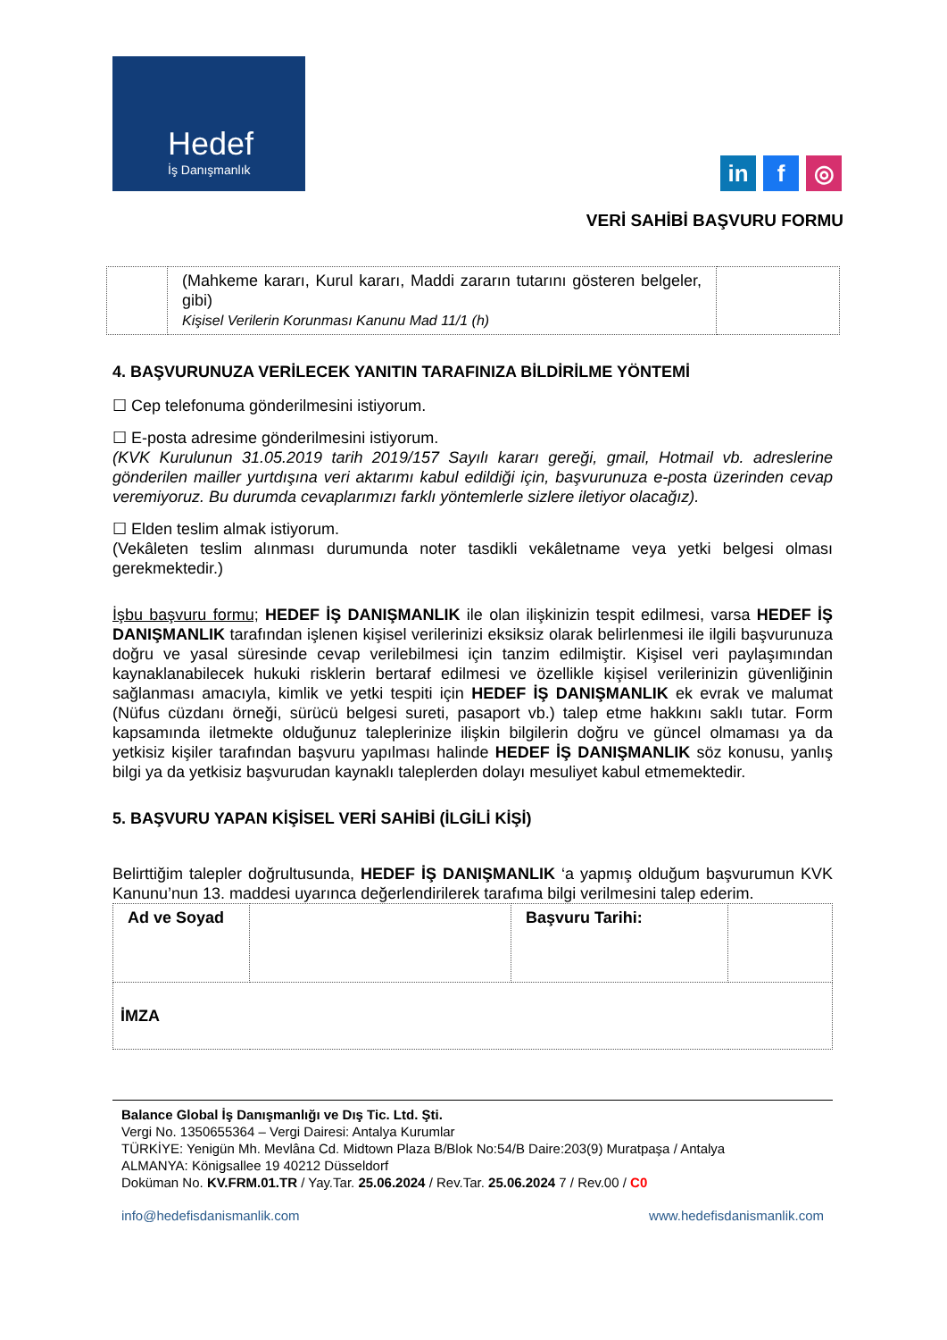Hedef
İş Danışmanlık
in f ◎
VERİ SAHİBİ BAŞVURU FORMU
| | (Mahkeme kararı, Kurul kararı, Maddi zararın tutarını gösteren belgeler, gibi) Kişisel Verilerin Korunması Kanunu Mad 11/1 (h) | |
4. BAŞVURUNUZA VERİLECEK YANITIN TARAFINIZA BİLDİRİLME YÖNTEMİ
☐ Cep telefonuma gönderilmesini istiyorum.
☐ E-posta adresime gönderilmesini istiyorum.
(KVK Kurulunun 31.05.2019 tarih 2019/157 Sayılı kararı gereği, gmail, Hotmail vb. adreslerine gönderilen mailler yurtdışına veri aktarımı kabul edildiği için, başvurunuza e-posta üzerinden cevap veremiyoruz. Bu durumda cevaplarımızı farklı yöntemlerle sizlere iletiyor olacağız).
☐ Elden teslim almak istiyorum.
(Vekâleten teslim alınması durumunda noter tasdikli vekâletname veya yetki belgesi olması gerekmektedir.)
İşbu başvuru formu; HEDEF İŞ DANIŞMANLIK ile olan ilişkinizin tespit edilmesi, varsa HEDEF İŞ DANIŞMANLIK tarafından işlenen kişisel verilerinizi eksiksiz olarak belirlenmesi ile ilgili başvurunuza doğru ve yasal süresinde cevap verilebilmesi için tanzim edilmiştir. Kişisel veri paylaşımından kaynaklanabilecek hukuki risklerin bertaraf edilmesi ve özellikle kişisel verilerinizin güvenliğinin sağlanması amacıyla, kimlik ve yetki tespiti için HEDEF İŞ DANIŞMANLIK ek evrak ve malumat (Nüfus cüzdanı örneği, sürücü belgesi sureti, pasaport vb.) talep etme hakkını saklı tutar. Form kapsamında iletmekte olduğunuz taleplerinize ilişkin bilgilerin doğru ve güncel olmaması ya da yetkisiz kişiler tarafından başvuru yapılması halinde HEDEF İŞ DANIŞMANLIK söz konusu, yanlış bilgi ya da yetkisiz başvurudan kaynaklı taleplerden dolayı mesuliyet kabul etmemektedir.
5. BAŞVURU YAPAN KİŞİSEL VERİ SAHİBİ (İLGİLİ KİŞİ)
Belirttiğim talepler doğrultusunda, HEDEF İŞ DANIŞMANLIK ‘a yapmış olduğum başvurumun KVK Kanunu’nun 13. maddesi uyarınca değerlendirilerek tarafıma bilgi verilmesini talep ederim.
| Ad ve Soyad | | Başvuru Tarihi: | |
| İMZA | | | |
Balance Global İş Danışmanlığı ve Dış Tic. Ltd. Şti.
Vergi No. 1350655364 – Vergi Dairesi: Antalya Kurumlar
TÜRKİYE: Yenigün Mh. Mevlâna Cd. Midtown Plaza B/Blok No:54/B Daire:203(9) Muratpaşa / Antalya
ALMANYA: Königsallee 19 40212 Düsseldorf
Doküman No. KV.FRM.01.TR / Yay.Tar. 25.06.2024 / Rev.Tar. 25.06.2024 7 / Rev.00 / C0
info@hedefisdanismanlik.com www.hedefisdanismanlik.com